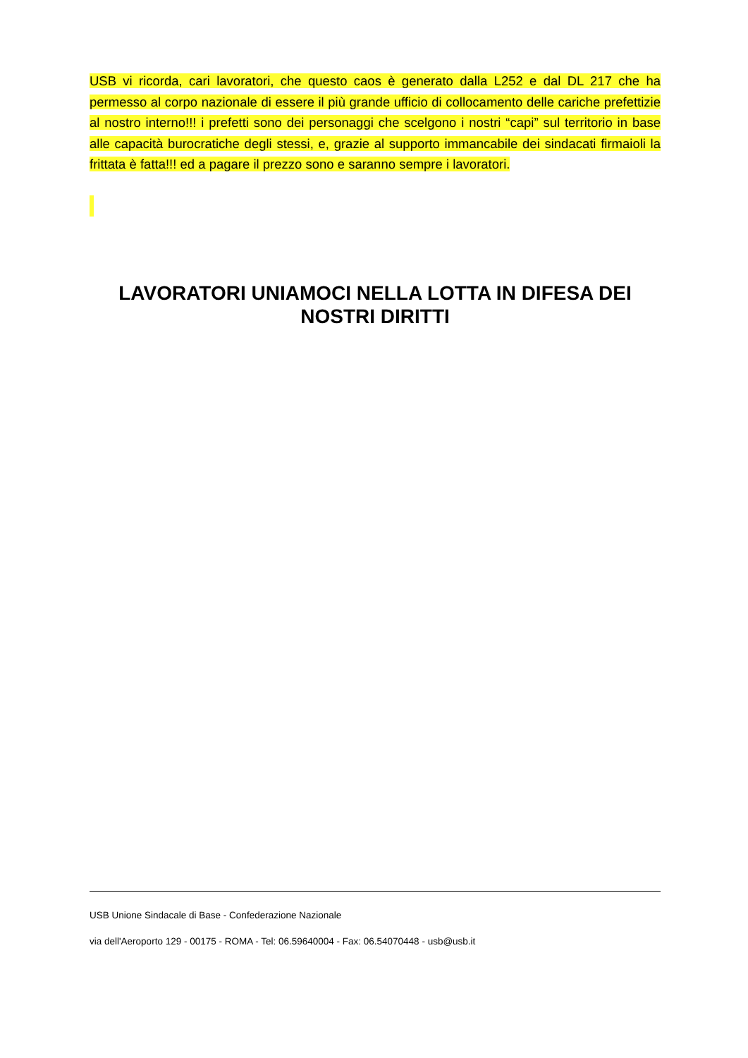USB vi ricorda, cari lavoratori, che questo caos è generato dalla L252 e dal DL 217 che ha permesso al corpo nazionale di essere il più grande ufficio di collocamento delle cariche prefettizie al nostro interno!!! i prefetti sono dei personaggi che scelgono i nostri “capi” sul territorio in base alle capacità burocratiche degli stessi, e, grazie al supporto immancabile dei sindacati firmaioli la frittata è fatta!!! ed a pagare il prezzo sono e saranno sempre i lavoratori.
LAVORATORI UNIAMOCI NELLA LOTTA IN DIFESA DEI NOSTRI DIRITTI
USB Unione Sindacale di Base - Confederazione Nazionale
via dell'Aeroporto 129 - 00175 - ROMA - Tel: 06.59640004 - Fax: 06.54070448 - usb@usb.it